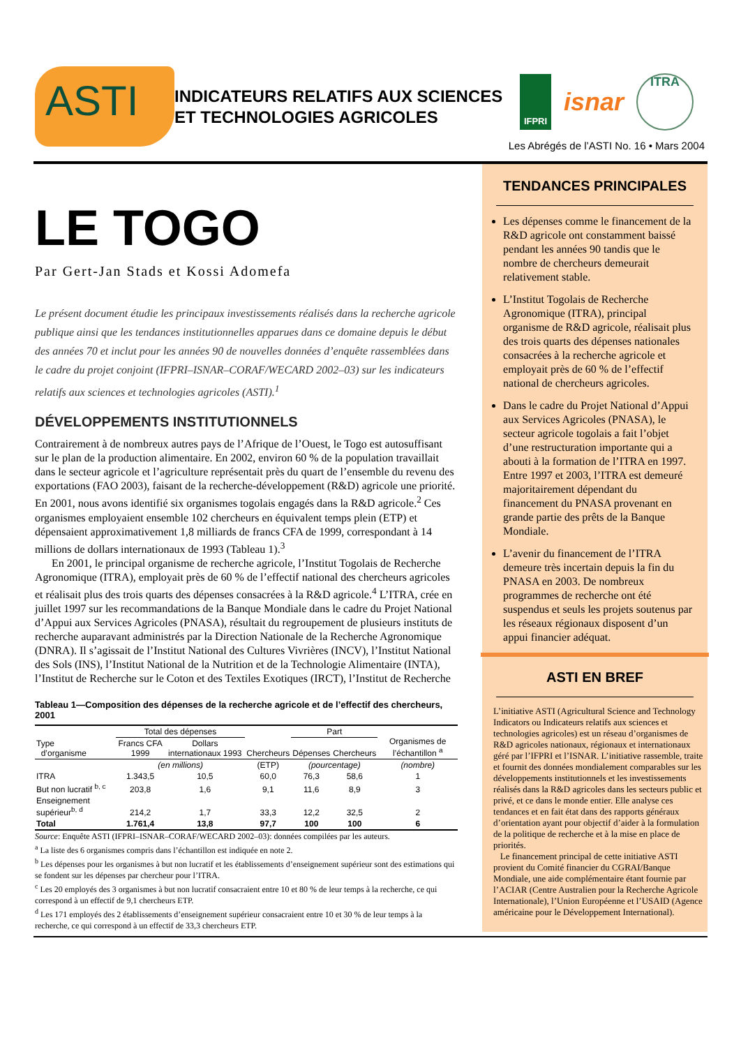ASTI
INDICATEURS RELATIFS AUX SCIENCES
ET TECHNOLOGIES AGRICOLES
IFPRI
isnar
ITRA
Les Abrégés de l’ASTI No. 16 • Mars 2004
LE TOGO
Par Gert-Jan Stads et Kossi Adomefa
Le présent document étudie les principaux investissements réalisés dans la recherche agricole publique ainsi que les tendances institutionnelles apparues dans ce domaine depuis le début des années 70 et inclut pour les années 90 de nouvelles données d’enquête rassemblées dans le cadre du projet conjoint (IFPRI–ISNAR–CORAF/WECARD 2002–03) sur les indicateurs relatifs aux sciences et technologies agricoles (ASTI).<sup>1</sup>
DÉVELOPPEMENTS INSTITUTIONNELS
Contrairement à de nombreux autres pays de l’Afrique de l’Ouest, le Togo est autosuffisant sur le plan de la production alimentaire. En 2002, environ 60 % de la population travaillait dans le secteur agricole et l’agriculture représentait près du quart de l’ensemble du revenu des exportations (FAO 2003), faisant de la recherche-développement (R&D) agricole une priorité. En 2001, nous avons identifié six organismes togolais engagés dans la R&D agricole.<sup>2</sup> Ces organismes employaient ensemble 102 chercheurs en équivalent temps plein (ETP) et dépensaient approximativement 1,8 milliards de francs CFA de 1999, correspondant à 14 millions de dollars internationaux de 1993 (Tableau 1).<sup>3</sup>
En 2001, le principal organisme de recherche agricole, l’Institut Togolais de Recherche Agronomique (ITRA), employait près de 60 % de l’effectif national des chercheurs agricoles et réalisait plus des trois quarts des dépenses consacrées à la R&D agricole.<sup>4</sup> L’ITRA, crée en juillet 1997 sur les recommandations de la Banque Mondiale dans le cadre du Projet National d’Appui aux Services Agricoles (PNASA), résultait du regroupement de plusieurs instituts de recherche auparavant administrés par la Direction Nationale de la Recherche Agronomique (DNRA). Il s’agissait de l’Institut National des Cultures Vivrières (INCV), l’Institut National des Sols (INS), l’Institut National de la Nutrition et de la Technologie Alimentaire (INTA), l’Institut de Recherche sur le Coton et des Textiles Exotiques (IRCT), l’Institut de Recherche
Tableau 1—Composition des dépenses de la recherche agricole et de l’effectif des chercheurs, 2001
| Type d’organisme | Total des dépenses | | Chercheurs | Part | | Organismes de l’échantillon <sup>a</sup> |
| --- | --- | --- | --- | --- | --- | --- |
| | Francs CFA 1999 | Dollars internationaux 1993 | | Dépenses | Chercheurs | |
| | (en millions) | | (ETP) | (pourcentage) | | (nombre) |
| ITRA | 1.343,5 | 10,5 | 60,0 | 76,3 | 58,6 | 1 |
| But non lucratif <sup>b, c</sup> | 203,8 | 1,6 | 9,1 | 11,6 | 8,9 | 3 |
| Enseignement supérieur<sup>b, d</sup> | 214,2 | 1,7 | 33,3 | 12,2 | 32,5 | 2 |
| Total | 1.761,4 | 13,8 | 97,7 | 100 | 100 | 6 |
Source: Enquête ASTI (IFPRI–ISNAR–CORAF/WECARD 2002–03): données compilées par les auteurs.
<sup>a</sup> La liste des 6 organismes compris dans l’échantillon est indiquée en note 2.
<sup>b</sup> Les dépenses pour les organismes à but non lucratif et les établissements d’enseignement supérieur sont des estimations qui se fondent sur les dépenses par chercheur pour l’ITRA.
<sup>c</sup> Les 20 employés des 3 organismes à but non lucratif consacraient entre 10 et 80 % de leur temps à la recherche, ce qui correspond à un effectif de 9,1 chercheurs ETP.
<sup>d</sup> Les 171 employés des 2 établissements d’enseignement supérieur consacraient entre 10 et 30 % de leur temps à la recherche, ce qui correspond à un effectif de 33,3 chercheurs ETP.
TENDANCES PRINCIPALES
Les dépenses comme le financement de la R&D agricole ont constamment baissé pendant les années 90 tandis que le nombre de chercheurs demeurait relativement stable.
L’Institut Togolais de Recherche Agronomique (ITRA), principal organisme de R&D agricole, réalisait plus des trois quarts des dépenses nationales consacrées à la recherche agricole et employait près de 60 % de l’effectif national de chercheurs agricoles.
Dans le cadre du Projet National d’Appui aux Services Agricoles (PNASA), le secteur agricole togolais a fait l’objet d’une restructuration importante qui a abouti à la formation de l’ITRA en 1997. Entre 1997 et 2003, l’ITRA est demeuré majoritairement dépendant du financement du PNASA provenant en grande partie des prêts de la Banque Mondiale.
L’avenir du financement de l’ITRA demeure très incertain depuis la fin du PNASA en 2003. De nombreux programmes de recherche ont été suspendus et seuls les projets soutenus par les réseaux régionaux disposent d’un appui financier adéquat.
ASTI EN BREF
L’initiative ASTI (Agricultural Science and Technology Indicators ou Indicateurs relatifs aux sciences et technologies agricoles) est un réseau d’organismes de R&D agricoles nationaux, régionaux et internationaux géré par l’IFPRI et l’ISNAR. L’initiative rassemble, traite et fournit des données mondialement comparables sur les développements institutionnels et les investissements réalisés dans la R&D agricoles dans les secteurs public et privé, et ce dans le monde entier. Elle analyse ces tendances et en fait état dans des rapports généraux d’orientation ayant pour objectif d’aider à la formulation de la politique de recherche et à la mise en place de priorités.
Le financement principal de cette initiative ASTI provient du Comité financier du CGRAI/Banque Mondiale, une aide complémentaire étant fournie par l’ACIAR (Centre Australien pour la Recherche Agricole Internationale), l’Union Européenne et l’USAID (Agence américaine pour le Développement International).